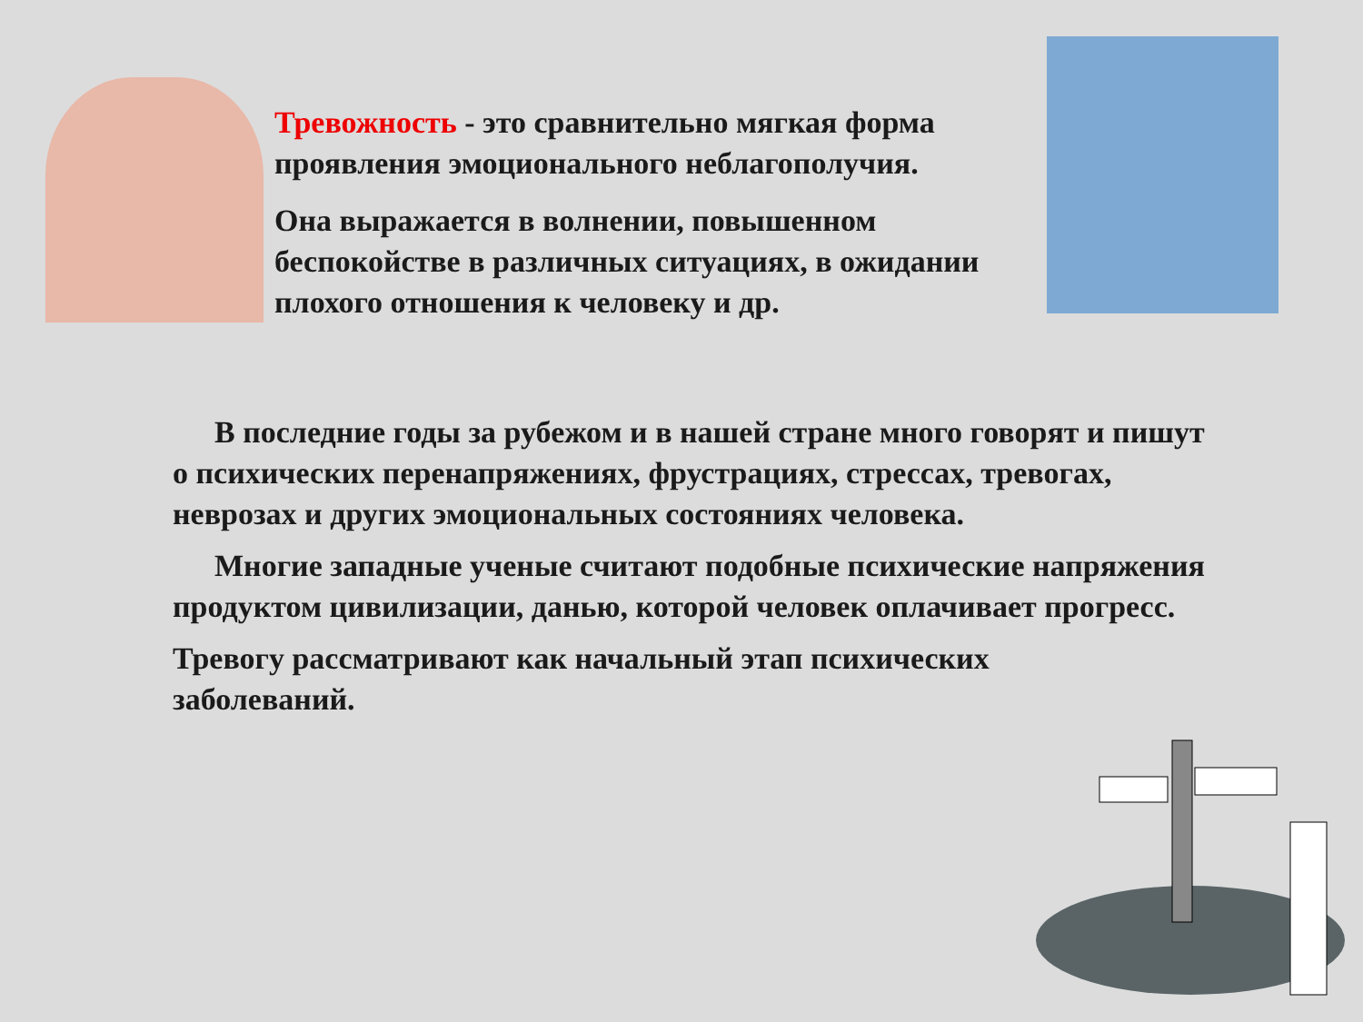Тревожность - это сравнительно мягкая форма проявления эмоционального неблагополучия.
Она выражается в волнении, повышенном беспокойстве в различных ситуациях, в ожидании плохого отношения к человеку и др.
В последние годы за рубежом и в нашей стране много говорят и пишут о психических перенапряжениях, фрустрациях, стрессах, тревогах, неврозах и других эмоциональных состояниях человека.
Многие западные ученые считают подобные психические напряжения продуктом цивилизации, данью, которой человек оплачивает прогресс.
Тревогу рассматривают как начальный этап психических
заболеваний.